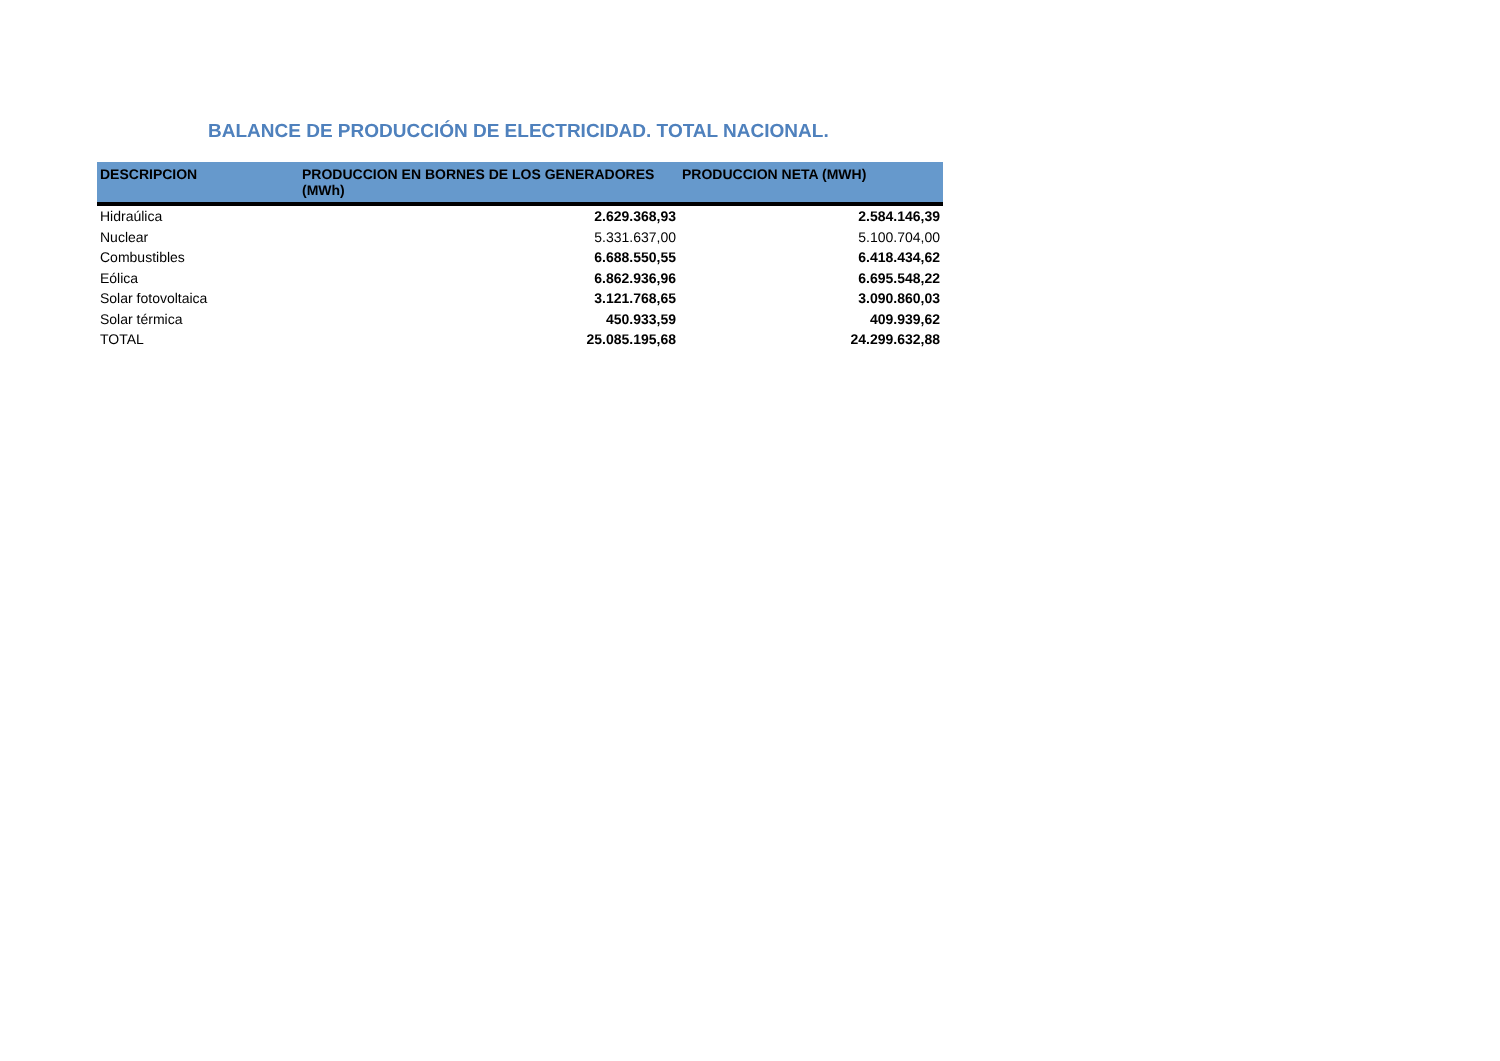BALANCE DE PRODUCCIÓN DE ELECTRICIDAD. TOTAL NACIONAL.
| DESCRIPCION | PRODUCCION EN BORNES DE LOS GENERADORES (MWh) | PRODUCCION NETA (MWH) |
| --- | --- | --- |
| Hidraúlica | 2.629.368,93 | 2.584.146,39 |
| Nuclear | 5.331.637,00 | 5.100.704,00 |
| Combustibles | 6.688.550,55 | 6.418.434,62 |
| Eólica | 6.862.936,96 | 6.695.548,22 |
| Solar fotovoltaica | 3.121.768,65 | 3.090.860,03 |
| Solar térmica | 450.933,59 | 409.939,62 |
| TOTAL | 25.085.195,68 | 24.299.632,88 |